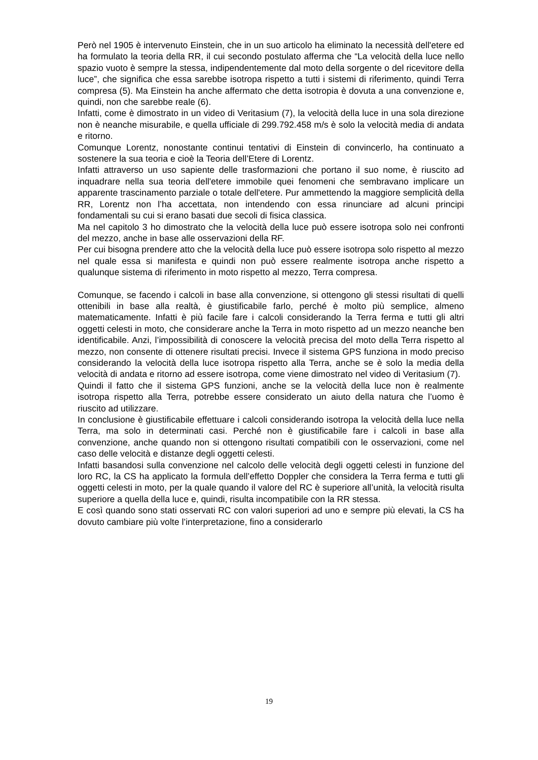Però nel 1905 è intervenuto Einstein, che in un suo articolo ha eliminato la necessità dell'etere ed ha formulato la teoria della RR, il cui secondo postulato afferma che “La velocità della luce nello spazio vuoto è sempre la stessa, indipendentemente dal moto della sorgente o del ricevitore della luce”, che significa che essa sarebbe isotropa rispetto a tutti i sistemi di riferimento, quindi Terra compresa (5). Ma Einstein ha anche affermato che detta isotropia è dovuta a una convenzione e, quindi, non che sarebbe reale (6).
Infatti, come è dimostrato in un video di Veritasium (7), la velocità della luce in una sola direzione non è neanche misurabile, e quella ufficiale di 299.792.458 m/s è solo la velocità media di andata e ritorno.
Comunque Lorentz, nonostante continui tentativi di Einstein di convincerlo, ha continuato a sostenere la sua teoria e cioè la Teoria dell’Etere di Lorentz.
Infatti attraverso un uso sapiente delle trasformazioni che portano il suo nome, è riuscito ad inquadrare nella sua teoria dell'etere immobile quei fenomeni che sembravano implicare un apparente trascinamento parziale o totale dell'etere. Pur ammettendo la maggiore semplicità della RR, Lorentz non l’ha accettata, non intendendo con essa rinunciare ad alcuni principi fondamentali su cui si erano basati due secoli di fisica classica.
Ma nel capitolo 3 ho dimostrato che la velocità della luce può essere isotropa solo nei confronti del mezzo, anche in base alle osservazioni della RF.
Per cui bisogna prendere atto che la velocità della luce può essere isotropa solo rispetto al mezzo nel quale essa si manifesta e quindi non può essere realmente isotropa anche rispetto a qualunque sistema di riferimento in moto rispetto al mezzo, Terra compresa.
Comunque, se facendo i calcoli in base alla convenzione, si ottengono gli stessi risultati di quelli ottenibili in base alla realtà, è giustificabile farlo, perché è molto più semplice, almeno matematicamente. Infatti è più facile fare i calcoli considerando la Terra ferma e tutti gli altri oggetti celesti in moto, che considerare anche la Terra in moto rispetto ad un mezzo neanche ben identificabile. Anzi, l’impossibilità di conoscere la velocità precisa del moto della Terra rispetto al mezzo, non consente di ottenere risultati precisi. Invece il sistema GPS funziona in modo preciso considerando la velocità della luce isotropa rispetto alla Terra, anche se è solo la media della velocità di andata e ritorno ad essere isotropa, come viene dimostrato nel video di Veritasium (7).
Quindi il fatto che il sistema GPS funzioni, anche se la velocità della luce non è realmente isotropa rispetto alla Terra, potrebbe essere considerato un aiuto della natura che l’uomo è riuscito ad utilizzare.
In conclusione è giustificabile effettuare i calcoli considerando isotropa la velocità della luce nella Terra, ma solo in determinati casi. Perché non è giustificabile fare i calcoli in base alla convenzione, anche quando non si ottengono risultati compatibili con le osservazioni, come nel caso delle velocità e distanze degli oggetti celesti.
Infatti basandosi sulla convenzione nel calcolo delle velocità degli oggetti celesti in funzione del loro RC, la CS ha applicato la formula dell’effetto Doppler che considera la Terra ferma e tutti gli oggetti celesti in moto, per la quale quando il valore del RC è superiore all’unità, la velocità risulta superiore a quella della luce e, quindi, risulta incompatibile con la RR stessa.
E così quando sono stati osservati RC con valori superiori ad uno e sempre più elevati, la CS ha dovuto cambiare più volte l’interpretazione, fino a considerarlo
19